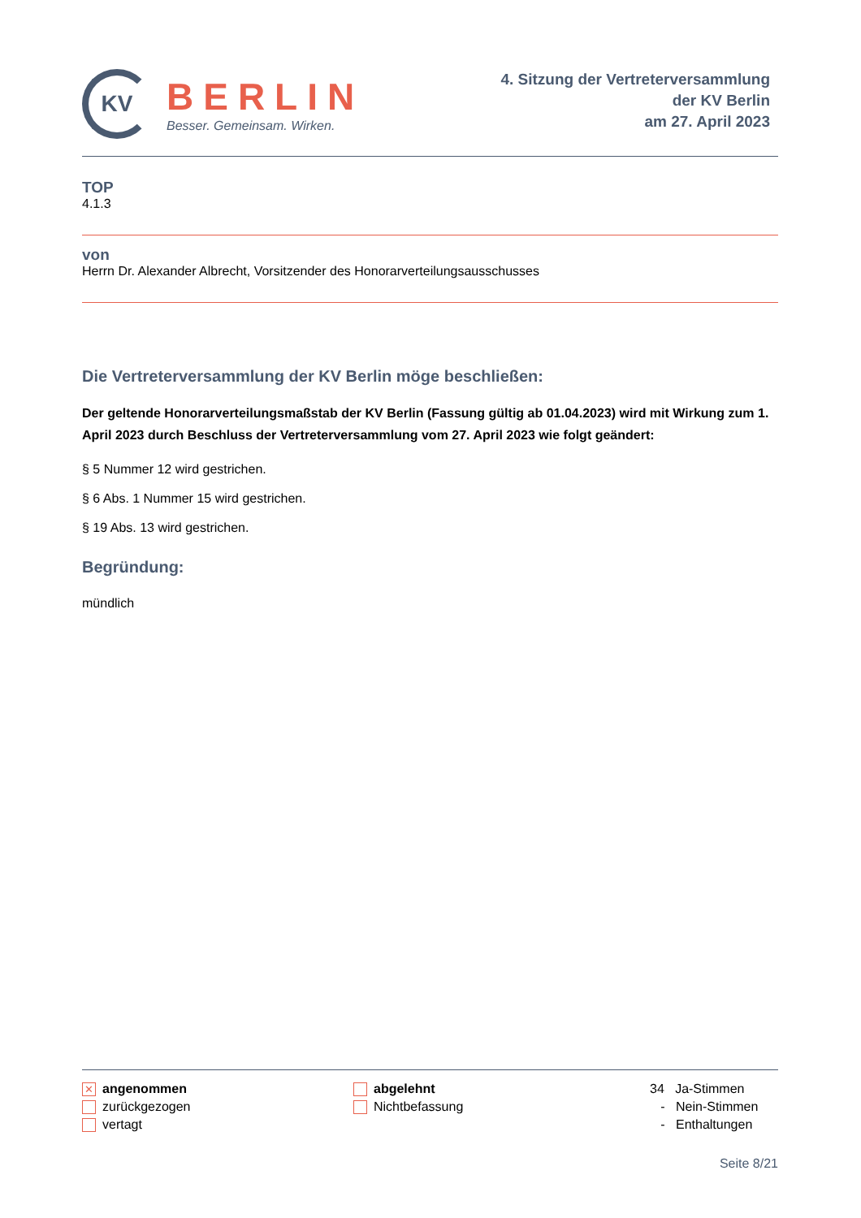KV
BERLIN
Besser. Gemeinsam. Wirken.
4. Sitzung der Vertreterversammlung
der KV Berlin
am 27. April 2023
TOP
4.1.3
von
Herrn Dr. Alexander Albrecht, Vorsitzender des Honorarverteilungsausschusses
Die Vertreterversammlung der KV Berlin möge beschließen:
Der geltende Honorarverteilungsmaßstab der KV Berlin (Fassung gültig ab 01.04.2023) wird mit Wirkung zum 1. April 2023 durch Beschluss der Vertreterversammlung vom 27. April 2023 wie folgt geändert:
§ 5 Nummer 12 wird gestrichen.
§ 6 Abs. 1 Nummer 15 wird gestrichen.
§ 19 Abs. 13 wird gestrichen.
Begründung:
mündlich
✕ angenommen
zurückgezogen
vertagt
abgelehnt
Nichtbefassung
34 Ja-Stimmen
- Nein-Stimmen
- Enthaltungen
Seite 8/21